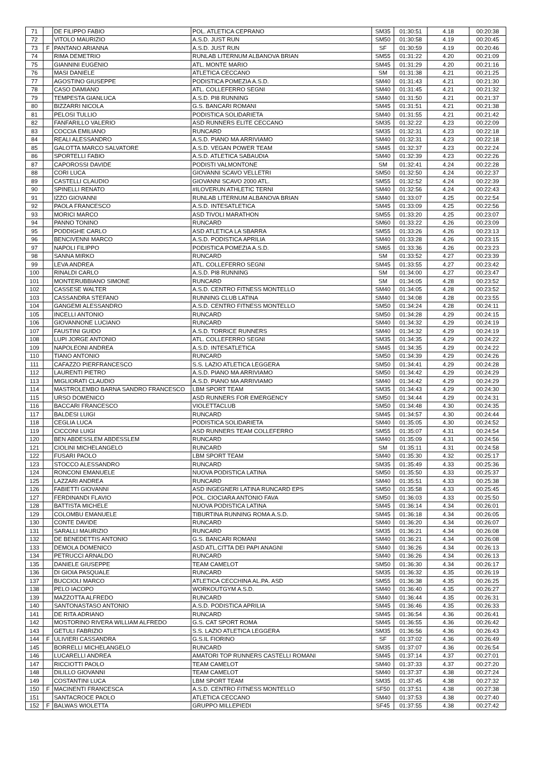| 71 | | DE FILIPPO FABIO | POL. ATLETICA CEPRANO | SM35 | 01:30:51 | 4.18 | 00:20:38 |
| 72 | | VITOLO MAURIZIO | A.S.D. JUST RUN | SM50 | 01:30:58 | 4.19 | 00:20:45 |
| 73 | F | PANTANO ARIANNA | A.S.D. JUST RUN | SF | 01:30:59 | 4.19 | 00:20:46 |
| 74 | | RIMA DEMETRIO | RUNLAB LITERNUM ALBANOVA BRIAN | SM55 | 01:31:22 | 4.20 | 00:21:09 |
| 75 | | GIANNINI EUGENIO | ATL. MONTE MARIO | SM45 | 01:31:29 | 4.20 | 00:21:16 |
| 76 | | MASI DANIELE | ATLETICA CECCANO | SM | 01:31:38 | 4.21 | 00:21:25 |
| 77 | | AGOSTINO GIUSEPPE | PODISTICA POMEZIA A.S.D. | SM40 | 01:31:43 | 4.21 | 00:21:30 |
| 78 | | CASO DAMIANO | ATL. COLLEFERRO SEGNI | SM40 | 01:31:45 | 4.21 | 00:21:32 |
| 79 | | TEMPESTA GIANLUCA | A.S.D. PI8 RUNNING | SM40 | 01:31:50 | 4.21 | 00:21:37 |
| 80 | | BIZZARRI NICOLA | G.S. BANCARI ROMANI | SM45 | 01:31:51 | 4.21 | 00:21:38 |
| 81 | | PELOSI TULLIO | PODISTICA SOLIDARIETA | SM40 | 01:31:55 | 4.21 | 00:21:42 |
| 82 | | FANFARILLO VALERIO | ASD RUNNERS ELITE CECCANO | SM35 | 01:32:22 | 4.23 | 00:22:09 |
| 83 | | COCCIA EMILIANO | RUNCARD | SM35 | 01:32:31 | 4.23 | 00:22:18 |
| 84 | | REALI ALESSANDRO | A.S.D. PIANO MA ARRIVIAMO | SM40 | 01:32:31 | 4.23 | 00:22:18 |
| 85 | | GALOTTA MARCO SALVATORE | A.S.D. VEGAN POWER TEAM | SM45 | 01:32:37 | 4.23 | 00:22:24 |
| 86 | | SPORTELLI FABIO | A.S.D. ATLETICA SABAUDIA | SM40 | 01:32:39 | 4.23 | 00:22:26 |
| 87 | | CAPOROSSI DAVIDE | PODISTI VALMONTONE | SM | 01:32:41 | 4.24 | 00:22:28 |
| 88 | | CORI LUCA | GIOVANNI SCAVO VELLETRI | SM50 | 01:32:50 | 4.24 | 00:22:37 |
| 89 | | CASTELLI CLAUDIO | GIOVANNI SCAVO 2000 ATL. | SM55 | 01:32:52 | 4.24 | 00:22:39 |
| 90 | | SPINELLI RENATO | #ILOVERUN ATHLETIC TERNI | SM40 | 01:32:56 | 4.24 | 00:22:43 |
| 91 | | IZZO GIOVANNI | RUNLAB LITERNUM ALBANOVA BRIAN | SM40 | 01:33:07 | 4.25 | 00:22:54 |
| 92 | | PAOLA FRANCESCO | A.S.D. INTESATLETICA | SM45 | 01:33:09 | 4.25 | 00:22:56 |
| 93 | | MORICI MARCO | ASD TIVOLI MARATHON | SM55 | 01:33:20 | 4.25 | 00:23:07 |
| 94 | | PANNO TONINO | RUNCARD | SM60 | 01:33:22 | 4.26 | 00:23:09 |
| 95 | | PODDIGHE CARLO | ASD ATLETICA LA SBARRA | SM55 | 01:33:26 | 4.26 | 00:23:13 |
| 96 | | BENCIVENNI MARCO | A.S.D. PODISTICA APRILIA | SM40 | 01:33:28 | 4.26 | 00:23:15 |
| 97 | | NAPOLI FILIPPO | PODISTICA POMEZIA A.S.D. | SM65 | 01:33:36 | 4.26 | 00:23:23 |
| 98 | | SANNA MIRKO | RUNCARD | SM | 01:33:52 | 4.27 | 00:23:39 |
| 99 | | LEVA ANDREA | ATL. COLLEFERRO SEGNI | SM45 | 01:33:55 | 4.27 | 00:23:42 |
| 100 | | RINALDI CARLO | A.S.D. PI8 RUNNING | SM | 01:34:00 | 4.27 | 00:23:47 |
| 101 | | MONTERUBBIANO SIMONE | RUNCARD | SM | 01:34:05 | 4.28 | 00:23:52 |
| 102 | | CASSESE WALTER | A.S.D. CENTRO FITNESS MONTELLO | SM40 | 01:34:05 | 4.28 | 00:23:52 |
| 103 | | CASSANDRA STEFANO | RUNNING CLUB LATINA | SM40 | 01:34:08 | 4.28 | 00:23:55 |
| 104 | | GANGEMI ALESSANDRO | A.S.D. CENTRO FITNESS MONTELLO | SM50 | 01:34:24 | 4.28 | 00:24:11 |
| 105 | | INCELLI ANTONIO | RUNCARD | SM50 | 01:34:28 | 4.29 | 00:24:15 |
| 106 | | GIOVANNONE LUCIANO | RUNCARD | SM40 | 01:34:32 | 4.29 | 00:24:19 |
| 107 | | FAUSTINI GUIDO | A.S.D. TORRICE RUNNERS | SM40 | 01:34:32 | 4.29 | 00:24:19 |
| 108 | | LUPI JORGE ANTONIO | ATL. COLLEFERRO SEGNI | SM35 | 01:34:35 | 4.29 | 00:24:22 |
| 109 | | NAPOLEONI ANDREA | A.S.D. INTESATLETICA | SM45 | 01:34:35 | 4.29 | 00:24:22 |
| 110 | | TIANO ANTONIO | RUNCARD | SM50 | 01:34:39 | 4.29 | 00:24:26 |
| 111 | | CAFAZZO PIERFRANCESCO | S.S. LAZIO ATLETICA LEGGERA | SM50 | 01:34:41 | 4.29 | 00:24:28 |
| 112 | | LAURENTI PIETRO | A.S.D. PIANO MA ARRIVIAMO | SM50 | 01:34:42 | 4.29 | 00:24:29 |
| 113 | | MIGLIORATI CLAUDIO | A.S.D. PIANO MA ARRIVIAMO | SM40 | 01:34:42 | 4.29 | 00:24:29 |
| 114 | | MASTROLEMBO BARNA SANDRO FRANCESCO | LBM SPORT TEAM | SM35 | 01:34:43 | 4.29 | 00:24:30 |
| 115 | | URSO DOMENICO | ASD RUNNERS FOR EMERGENCY | SM50 | 01:34:44 | 4.29 | 00:24:31 |
| 116 | | BACCARI FRANCESCO | VIOLETTACLUB | SM50 | 01:34:48 | 4.30 | 00:24:35 |
| 117 | | BALDESI LUIGI | RUNCARD | SM45 | 01:34:57 | 4.30 | 00:24:44 |
| 118 | | CEGLIA LUCA | PODISTICA SOLIDARIETA | SM40 | 01:35:05 | 4.30 | 00:24:52 |
| 119 | | CICCONI LUIGI | ASD RUNNERS TEAM COLLEFERRO | SM55 | 01:35:07 | 4.31 | 00:24:54 |
| 120 | | BEN ABDESSLEM ABDESSLEM | RUNCARD | SM40 | 01:35:09 | 4.31 | 00:24:56 |
| 121 | | CIOLINI MICHELANGELO | RUNCARD | SM | 01:35:11 | 4.31 | 00:24:58 |
| 122 | | FUSARI PAOLO | LBM SPORT TEAM | SM40 | 01:35:30 | 4.32 | 00:25:17 |
| 123 | | STOCCO ALESSANDRO | RUNCARD | SM35 | 01:35:49 | 4.33 | 00:25:36 |
| 124 | | RONCONI EMANUELE | NUOVA PODISTICA LATINA | SM50 | 01:35:50 | 4.33 | 00:25:37 |
| 125 | | LAZZARI ANDREA | RUNCARD | SM40 | 01:35:51 | 4.33 | 00:25:38 |
| 126 | | FABIETTI GIOVANNI | ASD INGEGNERI LATINA RUNCARD EPS | SM50 | 01:35:58 | 4.33 | 00:25:45 |
| 127 | | FERDINANDI FLAVIO | POL. CIOCIARA ANTONIO FAVA | SM50 | 01:36:03 | 4.33 | 00:25:50 |
| 128 | | BATTISTA MICHELE | NUOVA PODISTICA LATINA | SM45 | 01:36:14 | 4.34 | 00:26:01 |
| 129 | | COLOMBU EMANUELE | TIBURTINA RUNNING ROMA A.S.D. | SM45 | 01:36:18 | 4.34 | 00:26:05 |
| 130 | | CONTE DAVIDE | RUNCARD | SM40 | 01:36:20 | 4.34 | 00:26:07 |
| 131 | | SARALLI MAURIZIO | RUNCARD | SM35 | 01:36:21 | 4.34 | 00:26:08 |
| 132 | | DE BENEDETTIS ANTONIO | G.S. BANCARI ROMANI | SM40 | 01:36:21 | 4.34 | 00:26:08 |
| 133 | | DEMOLA DOMENICO | ASD ATL.CITTA DEI PAPI ANAGNI | SM40 | 01:36:26 | 4.34 | 00:26:13 |
| 134 | | PETRUCCI ARNALDO | RUNCARD | SM40 | 01:36:26 | 4.34 | 00:26:13 |
| 135 | | DANIELE GIUSEPPE | TEAM CAMELOT | SM50 | 01:36:30 | 4.34 | 00:26:17 |
| 136 | | DI GIOIA PASQUALE | RUNCARD | SM35 | 01:36:32 | 4.35 | 00:26:19 |
| 137 | | BUCCIOLI MARCO | ATLETICA CECCHINA AL.PA. ASD | SM55 | 01:36:38 | 4.35 | 00:26:25 |
| 138 | | PELO IACOPO | WORKOUTGYM A.S.D. | SM40 | 01:36:40 | 4.35 | 00:26:27 |
| 139 | | MAZZOTTA ALFREDO | RUNCARD | SM40 | 01:36:44 | 4.35 | 00:26:31 |
| 140 | | SANTONASTASO ANTONIO | A.S.D. PODISTICA APRILIA | SM45 | 01:36:46 | 4.35 | 00:26:33 |
| 141 | | DE RITA ADRIANO | RUNCARD | SM45 | 01:36:54 | 4.36 | 00:26:41 |
| 142 | | MOSTORINO RIVERA WILLIAM ALFREDO | G.S. CAT SPORT ROMA | SM45 | 01:36:55 | 4.36 | 00:26:42 |
| 143 | | GETULI FABRIZIO | S.S. LAZIO ATLETICA LEGGERA | SM35 | 01:36:56 | 4.36 | 00:26:43 |
| 144 | F | ULIVIERI CASSANDRA | G.S.IL FIORINO | SF | 01:37:02 | 4.36 | 00:26:49 |
| 145 | | BORRELLI MICHELANGELO | RUNCARD | SM35 | 01:37:07 | 4.36 | 00:26:54 |
| 146 | | LUCARELLI ANDREA | AMATORI TOP RUNNERS CASTELLI ROMANI | SM45 | 01:37:14 | 4.37 | 00:27:01 |
| 147 | | RICCIOTTI PAOLO | TEAM CAMELOT | SM40 | 01:37:33 | 4.37 | 00:27:20 |
| 148 | | DILILLO GIOVANNI | TEAM CAMELOT | SM40 | 01:37:37 | 4.38 | 00:27:24 |
| 149 | | COSTANTINI LUCA | LBM SPORT TEAM | SM35 | 01:37:45 | 4.38 | 00:27:32 |
| 150 | F | MACINENTI FRANCESCA | A.S.D. CENTRO FITNESS MONTELLO | SF50 | 01:37:51 | 4.38 | 00:27:38 |
| 151 | | SANTACROCE PAOLO | ATLETICA CECCANO | SM40 | 01:37:53 | 4.38 | 00:27:40 |
| 152 | F | BALWAS WIOLETTA | GRUPPO MILLEPIEDI | SF45 | 01:37:55 | 4.38 | 00:27:42 |